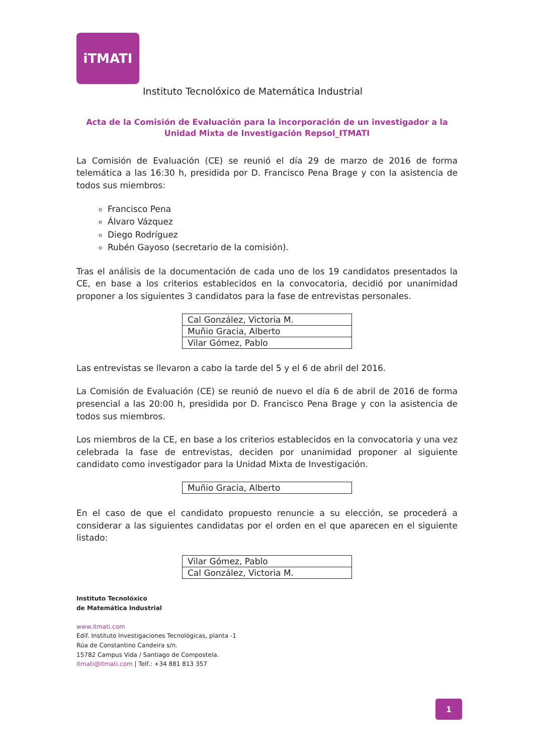iTMATI
Instituto Tecnolóxico de Matemática Industrial
Acta de la Comisión de Evaluación para la incorporación de un investigador a la Unidad Mixta de Investigación Repsol_ITMATI
La Comisión de Evaluación (CE) se reunió el día 29 de marzo de 2016 de forma telemática a las 16:30 h, presidida por D. Francisco Pena Brage y con la asistencia de todos sus miembros:
Francisco Pena
Álvaro Vázquez
Diego Rodríguez
Rubén Gayoso (secretario de la comisión).
Tras el análisis de la documentación de cada uno de los 19 candidatos presentados la CE, en base a los criterios establecidos en la convocatoria, decidió por unanimidad proponer a los siguientes 3 candidatos para la fase de entrevistas personales.
| Cal González, Victoria M. |
| Muñio Gracia, Alberto |
| Vilar Gómez, Pablo |
Las entrevistas se llevaron a cabo la tarde del 5 y el 6 de abril del 2016.
La Comisión de Evaluación (CE) se reunió de nuevo el día 6 de abril de 2016 de forma presencial a las 20:00 h, presidida por D. Francisco Pena Brage y con la asistencia de todos sus miembros.
Los miembros de la CE, en base a los criterios establecidos en la convocatoria y una vez celebrada la fase de entrevistas, deciden por unanimidad proponer al siguiente candidato como investigador para la Unidad Mixta de Investigación.
| Muñio Gracia, Alberto |
En el caso de que el candidato propuesto renuncie a su elección, se procederá a considerar a las siguientes candidatas por el orden en el que aparecen en el siguiente listado:
| Vilar Gómez, Pablo |
| Cal González, Victoria M. |
Instituto Tecnolóxico
de Matemática Industrial
www.itmati.com
Edif. Instituto Investigaciones Tecnológicas, planta -1
Rúa de Constantino Candeira s/n.
15782 Campus Vida / Santiago de Compostela.
itmati@itmati.com | Telf.: +34 881 813 357
1